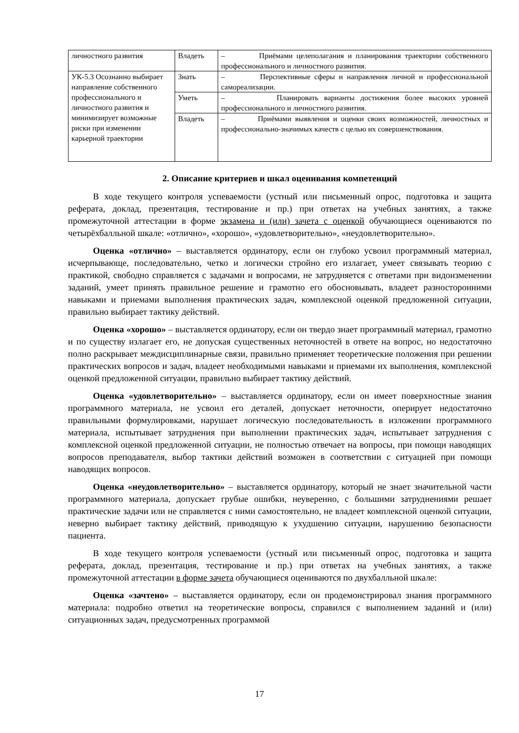| личностного развития | Владеть | – Приёмами целеполагания и планирования траектории собственного профессионального и личностного развития. |
| УК-5.3 Осознанно выбирает направление собственного профессионального и личностного развития и минимизирует возможные риски при изменении карьерной траектории | Знать | – Перспективные сферы и направления личной и профессиональной самореализации. |
| | Уметь | – Планировать варианты достижения более высоких уровней профессионального и личностного развития. |
| | Владеть | – Приёмами выявления и оценки своих возможностей, личностных и профессионально-значимых качеств с целью их совершенствования. |
2. Описание критериев и шкал оценивания компетенций
В ходе текущего контроля успеваемости (устный или письменный опрос, подготовка и защита реферата, доклад, презентация, тестирование и пр.) при ответах на учебных занятиях, а также промежуточной аттестации в форме экзамена и (или) зачета с оценкой обучающиеся оцениваются по четырёхбалльной шкале: «отлично», «хорошо», «удовлетворительно», «неудовлетворительно».
Оценка «отлично» – выставляется ординатору, если он глубоко усвоил программный материал, исчерпывающе, последовательно, четко и логически стройно его излагает, умеет связывать теорию с практикой, свободно справляется с задачами и вопросами, не затрудняется с ответами при видоизменении заданий, умеет принять правильное решение и грамотно его обосновывать, владеет разносторонними навыками и приемами выполнения практических задач, комплексной оценкой предложенной ситуации, правильно выбирает тактику действий.
Оценка «хорошо» – выставляется ординатору, если он твердо знает программный материал, грамотно и по существу излагает его, не допуская существенных неточностей в ответе на вопрос, но недостаточно полно раскрывает междисциплинарные связи, правильно применяет теоретические положения при решении практических вопросов и задач, владеет необходимыми навыками и приемами их выполнения, комплексной оценкой предложенной ситуации, правильно выбирает тактику действий.
Оценка «удовлетворительно» – выставляется ординатору, если он имеет поверхностные знания программного материала, не усвоил его деталей, допускает неточности, оперирует недостаточно правильными формулировками, нарушает логическую последовательность в изложении программного материала, испытывает затруднения при выполнении практических задач, испытывает затруднения с комплексной оценкой предложенной ситуации, не полностью отвечает на вопросы, при помощи наводящих вопросов преподавателя, выбор тактики действий возможен в соответствии с ситуацией при помощи наводящих вопросов.
Оценка «неудовлетворительно» – выставляется ординатору, который не знает значительной части программного материала, допускает грубые ошибки, неуверенно, с большими затруднениями решает практические задачи или не справляется с ними самостоятельно, не владеет комплексной оценкой ситуации, неверно выбирает тактику действий, приводящую к ухудшению ситуации, нарушению безопасности пациента.
В ходе текущего контроля успеваемости (устный или письменный опрос, подготовка и защита реферата, доклад, презентация, тестирование и пр.) при ответах на учебных занятиях, а также промежуточной аттестации в форме зачета обучающиеся оцениваются по двухбалльной шкале:
Оценка «зачтено» – выставляется ординатору, если он продемонстрировал знания программного материала: подробно ответил на теоретические вопросы, справился с выполнением заданий и (или) ситуационных задач, предусмотренных программой
17